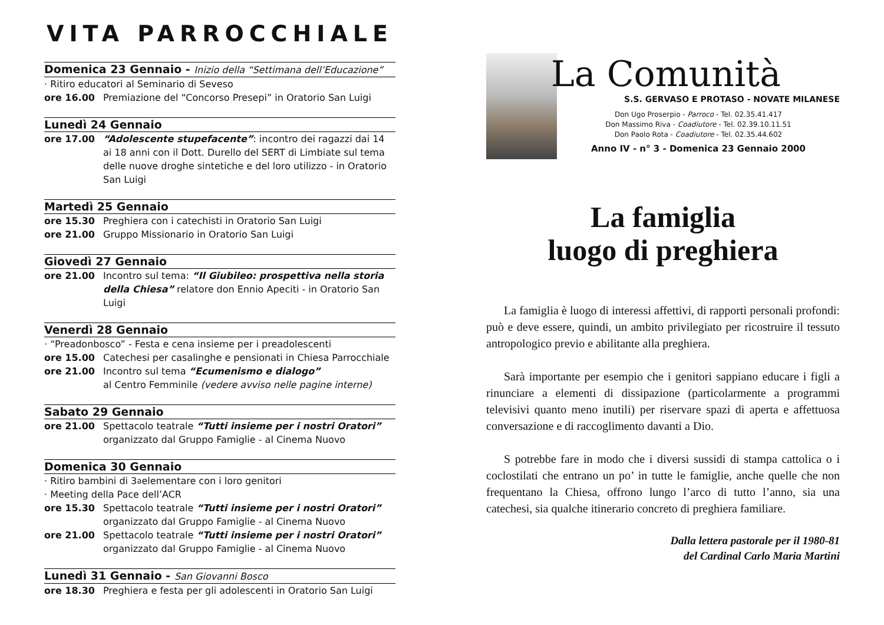VITA PARROCCHIALE
Domenica 23 Gennaio - Inizio della “Settimana dell’Educazione”
· Ritiro educatori al Seminario di Seveso
ore 16.00 Premiazione del “Concorso Presepi” in Oratorio San Luigi
Lunedì 24 Gennaio
ore 17.00 “Adolescente stupefacente”: incontro dei ragazzi dai 14 ai 18 anni con il Dott. Durello del SERT di Limbiate sul tema delle nuove droghe sintetiche e del loro utilizzo - in Oratorio San Luigi
Martedì 25 Gennaio
ore 15.30 Preghiera con i catechisti in Oratorio San Luigi
ore 21.00 Gruppo Missionario in Oratorio San Luigi
Giovedì 27 Gennaio
ore 21.00 Incontro sul tema: “Il Giubileo: prospettiva nella storia della Chiesa” relatore don Ennio Apeciti - in Oratorio San Luigi
Venerdì 28 Gennaio
· “Preadonbosco” - Festa e cena insieme per i preadolescenti
ore 15.00 Catechesi per casalinghe e pensionati in Chiesa Parrocchiale
ore 21.00 Incontro sul tema “Ecumenismo e dialogo”
al Centro Femminile (vedere avviso nelle pagine interne)
Sabato 29 Gennaio
ore 21.00 Spettacolo teatrale “Tutti insieme per i nostri Oratori” organizzato dal Gruppo Famiglie - al Cinema Nuovo
Domenica 30 Gennaio
· Ritiro bambini di 3<sup>a</sup> elementare con i loro genitori
· Meeting della Pace dell’ACR
ore 15.30 Spettacolo teatrale “Tutti insieme per i nostri Oratori” organizzato dal Gruppo Famiglie - al Cinema Nuovo
ore 21.00 Spettacolo teatrale “Tutti insieme per i nostri Oratori” organizzato dal Gruppo Famiglie - al Cinema Nuovo
Lunedì 31 Gennaio - San Giovanni Bosco
ore 18.30 Preghiera e festa per gli adolescenti in Oratorio San Luigi
La Comunità
S.S. GERVASO E PROTASO - NOVATE MILANESE
Don Ugo Proserpio - Parroco - Tel. 02.35.41.417
Don Massimo Riva - Coadiutore - Tel. 02.39.10.11.51
Don Paolo Rota - Coadiutore - Tel. 02.35.44.602
Anno IV - n° 3 - Domenica 23 Gennaio 2000
La famiglia
luogo di preghiera
La famiglia è luogo di interessi affettivi, di rapporti personali profondi: può e deve essere, quindi, un ambito privilegiato per ricostruire il tessuto antropologico previo e abilitante alla preghiera.
Sarà importante per esempio che i genitori sappiano educare i figli a rinunciare a elementi di dissipazione (particolarmente a programmi televisivi quanto meno inutili) per riservare spazi di aperta e affettuosa conversazione e di raccoglimento davanti a Dio.
S potrebbe fare in modo che i diversi sussidi di stampa cattolica o i coclostilati che entrano un po’ in tutte le famiglie, anche quelle che non frequentano la Chiesa, offrono lungo l’arco di tutto l’anno, sia una catechesi, sia qualche itinerario concreto di preghiera familiare.
Dalla lettera pastorale per il 1980-81
del Cardinal Carlo Maria Martini